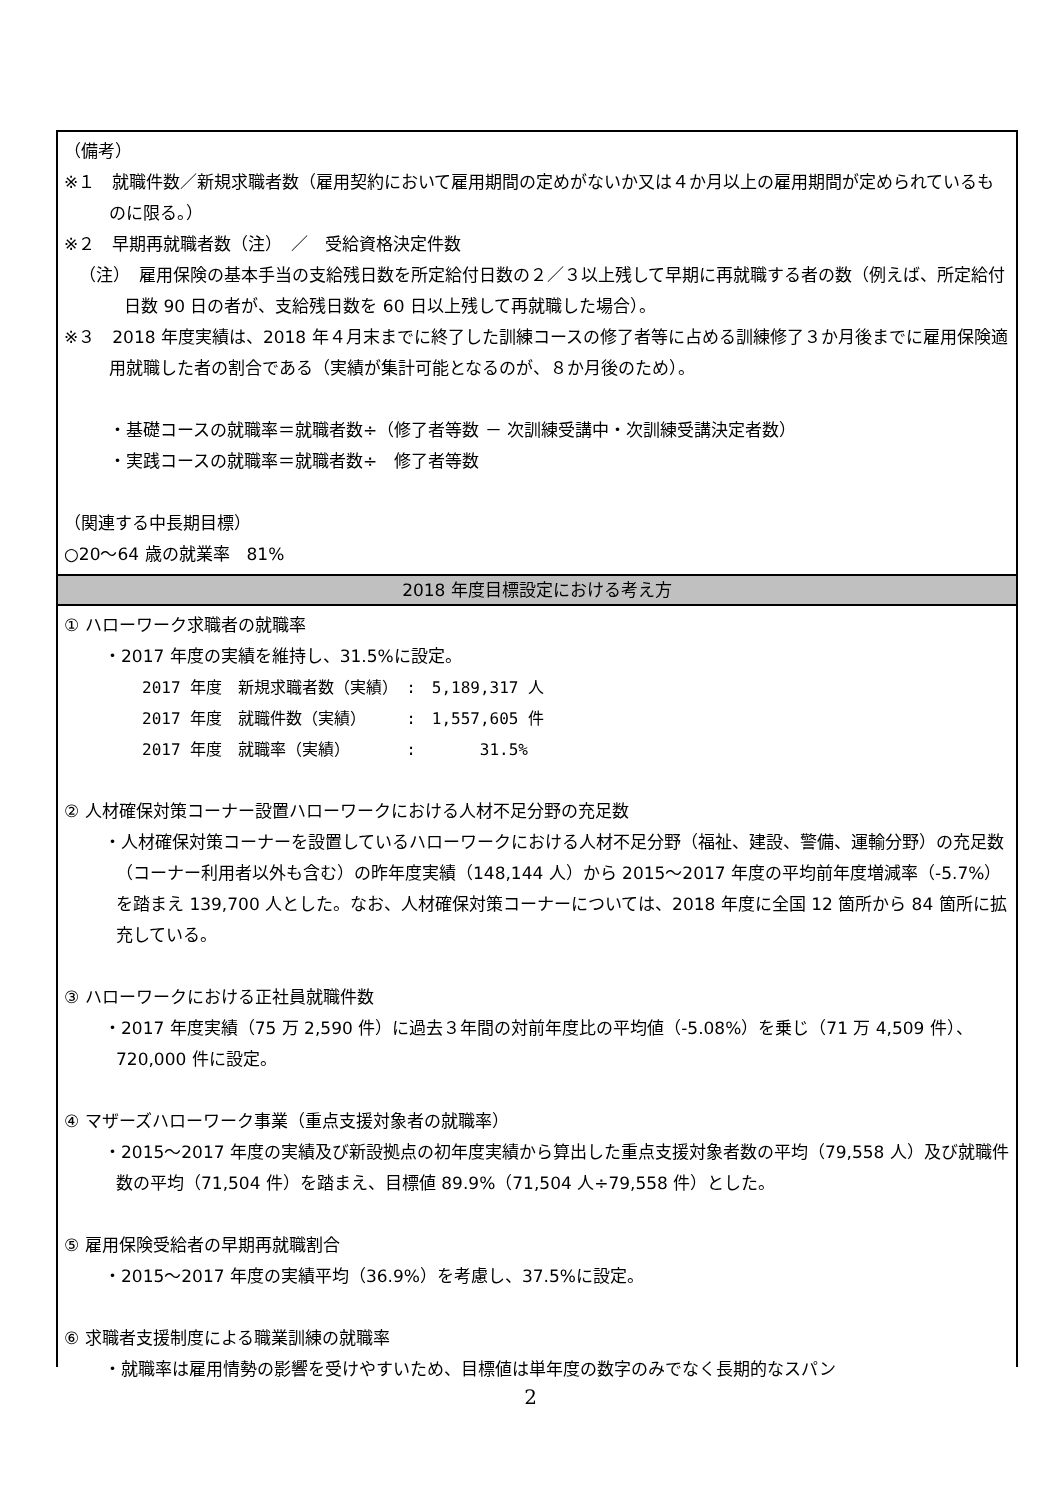（備考）
※１　就職件数／新規求職者数（雇用契約において雇用期間の定めがないか又は４か月以上の雇用期間が定められているものに限る。）
※２　早期再就職者数（注）　／　受給資格決定件数
（注）　雇用保険の基本手当の支給残日数を所定給付日数の２／３以上残して早期に再就職する者の数（例えば、所定給付日数 90 日の者が、支給残日数を 60 日以上残して再就職した場合）。
※３　2018 年度実績は、2018 年４月末までに終了した訓練コースの修了者等に占める訓練修了３か月後までに雇用保険適用就職した者の割合である（実績が集計可能となるのが、８か月後のため）。
・基礎コースの就職率＝就職者数÷（修了者等数 － 次訓練受講中・次訓練受講決定者数）
・実践コースの就職率＝就職者数÷　修了者等数
（関連する中長期目標）
○20～64 歳の就業率　81%
2018 年度目標設定における考え方
① ハローワーク求職者の就職率
・2017 年度の実績を維持し、31.5%に設定。
2017 年度　新規求職者数（実績）　:　5,189,317 人
2017 年度　就職件数（実績）　　　:　1,557,605 件
2017 年度　就職率（実績）　　　　:　　　　31.5%
② 人材確保対策コーナー設置ハローワークにおける人材不足分野の充足数
・人材確保対策コーナーを設置しているハローワークにおける人材不足分野（福祉、建設、警備、運輸分野）の充足数（コーナー利用者以外も含む）の昨年度実績（148,144 人）から 2015～2017 年度の平均前年度増減率（-5.7%）を踏まえ 139,700 人とした。なお、人材確保対策コーナーについては、2018 年度に全国 12 箇所から 84 箇所に拡充している。
③ ハローワークにおける正社員就職件数
・2017 年度実績（75 万 2,590 件）に過去３年間の対前年度比の平均値（-5.08%）を乗じ（71 万 4,509 件）、720,000 件に設定。
④ マザーズハローワーク事業（重点支援対象者の就職率）
・2015～2017 年度の実績及び新設拠点の初年度実績から算出した重点支援対象者数の平均（79,558 人）及び就職件数の平均（71,504 件）を踏まえ、目標値 89.9%（71,504 人÷79,558 件）とした。
⑤ 雇用保険受給者の早期再就職割合
・2015～2017 年度の実績平均（36.9%）を考慮し、37.5%に設定。
⑥ 求職者支援制度による職業訓練の就職率
・就職率は雇用情勢の影響を受けやすいため、目標値は単年度の数字のみでなく長期的なスパン
2